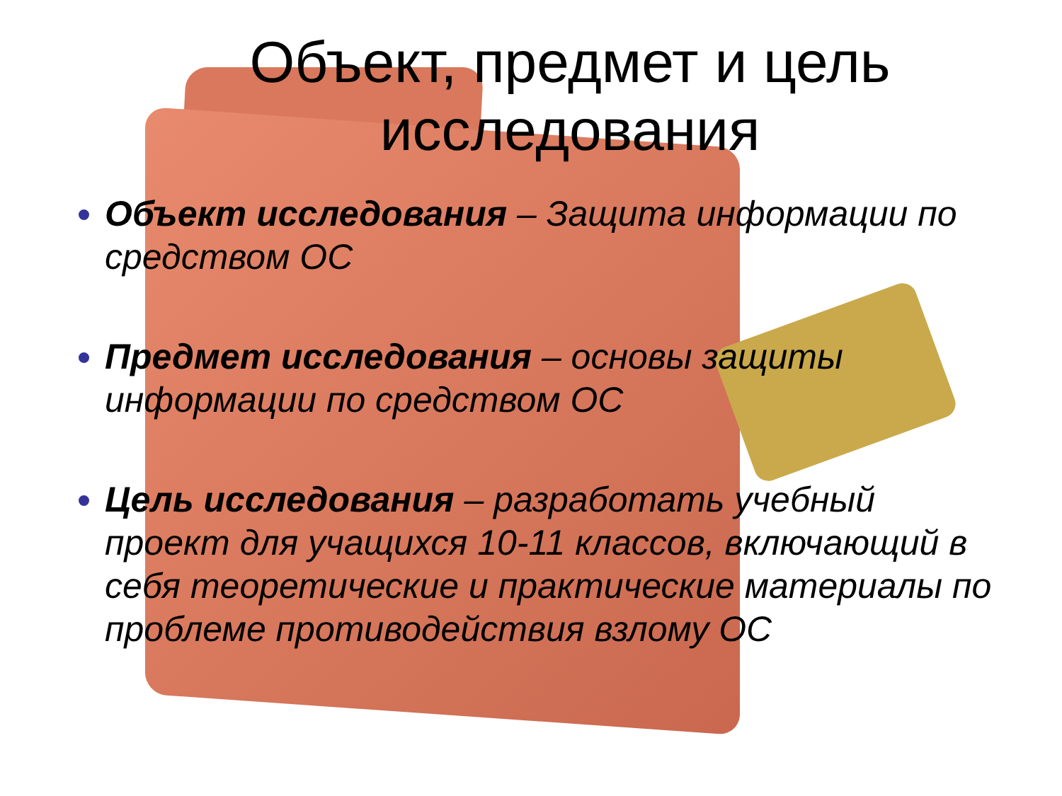Объект, предмет и цель исследования
Объект исследования – Защита информации по средством ОС
Предмет исследования – основы защиты информации по средством ОС
Цель исследования – разработать учебный проект для учащихся 10-11 классов, включающий в себя теоретические и практические материалы по проблеме противодействия взлому ОС